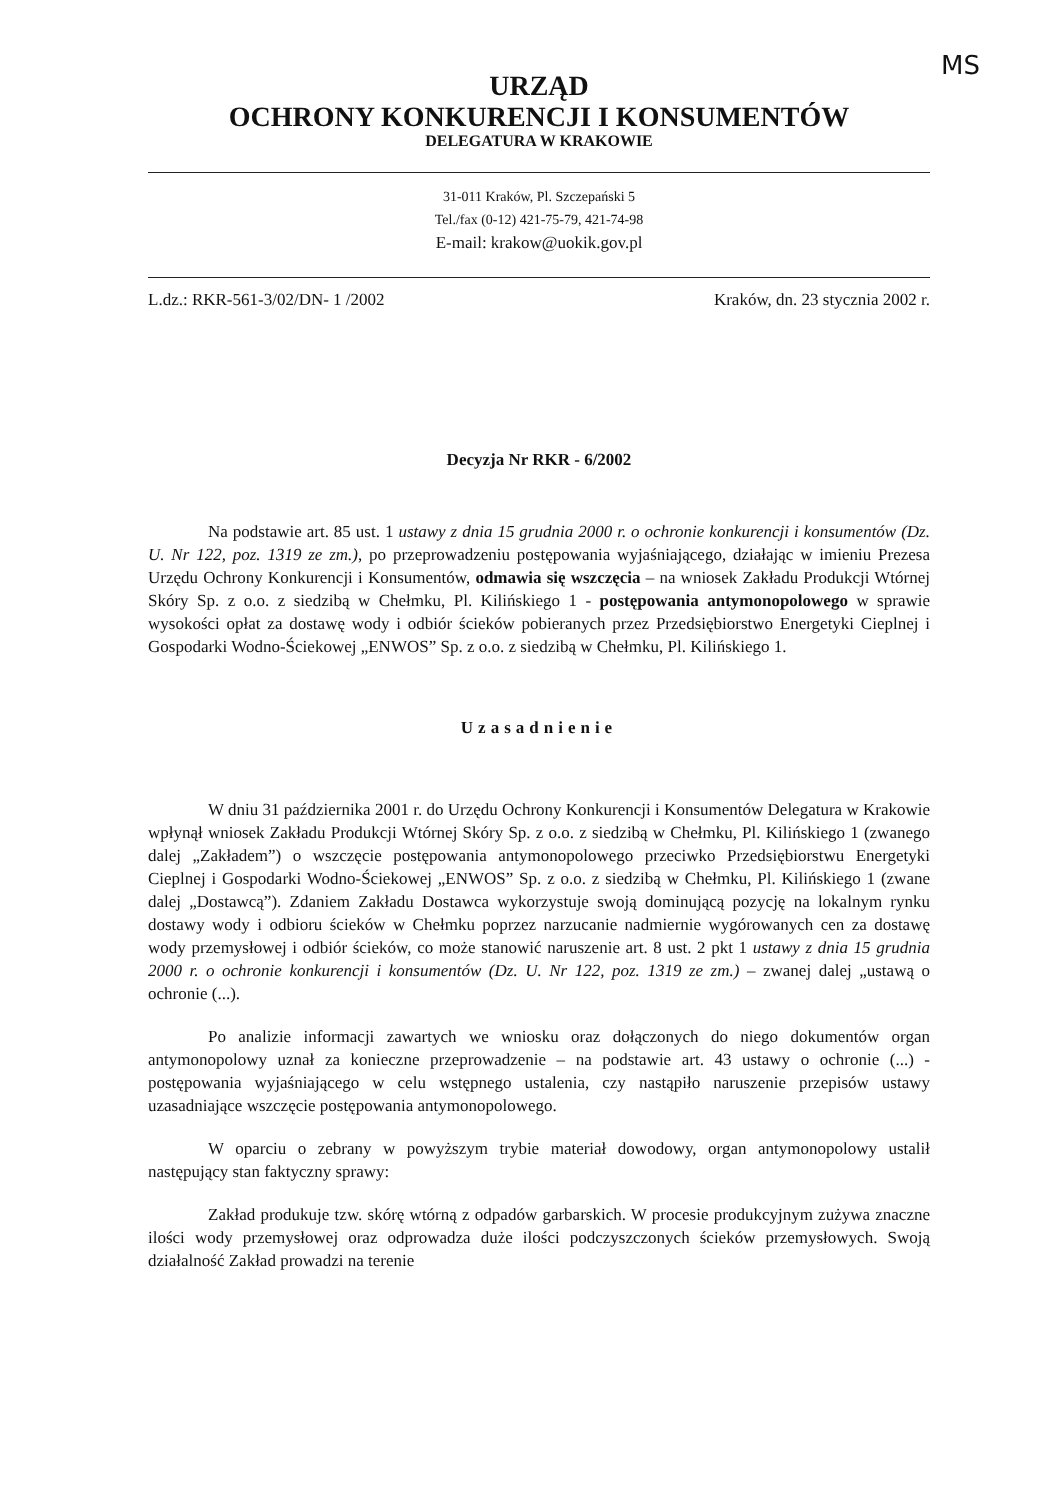MS
URZĄD
OCHRONY KONKURENCJI I KONSUMENTÓW
DELEGATURA W KRAKOWIE
31-011 Kraków, Pl. Szczepański 5
Tel./fax (0-12) 421-75-79, 421-74-98
E-mail: krakow@uokik.gov.pl
L.dz.: RKR-561-3/02/DN- 1 /2002 Kraków, dn. 23 stycznia 2002 r.
Decyzja Nr RKR - 6/2002
Na podstawie art. 85 ust. 1 ustawy z dnia 15 grudnia 2000 r. o ochronie konkurencji i konsumentów (Dz. U. Nr 122, poz. 1319 ze zm.), po przeprowadzeniu postępowania wyjaśniającego, działając w imieniu Prezesa Urzędu Ochrony Konkurencji i Konsumentów, odmawia się wszczęcia – na wniosek Zakładu Produkcji Wtórnej Skóry Sp. z o.o. z siedzibą w Chełmku, Pl. Kilińskiego 1 - postępowania antymonopolowego w sprawie wysokości opłat za dostawę wody i odbiór ścieków pobieranych przez Przedsiębiorstwo Energetyki Cieplnej i Gospodarki Wodno-Ściekowej „ENWOS” Sp. z o.o. z siedzibą w Chełmku, Pl. Kilińskiego 1.
Uzasadnienie
W dniu 31 października 2001 r. do Urzędu Ochrony Konkurencji i Konsumentów Delegatura w Krakowie wpłynął wniosek Zakładu Produkcji Wtórnej Skóry Sp. z o.o. z siedzibą w Chełmku, Pl. Kilińskiego 1 (zwanego dalej „Zakładem”) o wszczęcie postępowania antymonopolowego przeciwko Przedsiębiorstwu Energetyki Cieplnej i Gospodarki Wodno-Ściekowej „ENWOS” Sp. z o.o. z siedzibą w Chełmku, Pl. Kilińskiego 1 (zwane dalej „Dostawcą”). Zdaniem Zakładu Dostawca wykorzystuje swoją dominującą pozycję na lokalnym rynku dostawy wody i odbioru ścieków w Chełmku poprzez narzucanie nadmiernie wygórowanych cen za dostawę wody przemysłowej i odbiór ścieków, co może stanowić naruszenie art. 8 ust. 2 pkt 1 ustawy z dnia 15 grudnia 2000 r. o ochronie konkurencji i konsumentów (Dz. U. Nr 122, poz. 1319 ze zm.) – zwanej dalej „ustawą o ochronie (...).
Po analizie informacji zawartych we wniosku oraz dołączonych do niego dokumentów organ antymonopolowy uznał za konieczne przeprowadzenie – na podstawie art. 43 ustawy o ochronie (...) - postępowania wyjaśniającego w celu wstępnego ustalenia, czy nastąpiło naruszenie przepisów ustawy uzasadniające wszczęcie postępowania antymonopolowego.
W oparciu o zebrany w powyższym trybie materiał dowodowy, organ antymonopolowy ustalił następujący stan faktyczny sprawy:
Zakład produkuje tzw. skórę wtórną z odpadów garbarskich. W procesie produkcyjnym zużywa znaczne ilości wody przemysłowej oraz odprowadza duże ilości podczyszczonych ścieków przemysłowych. Swoją działalność Zakład prowadzi na terenie